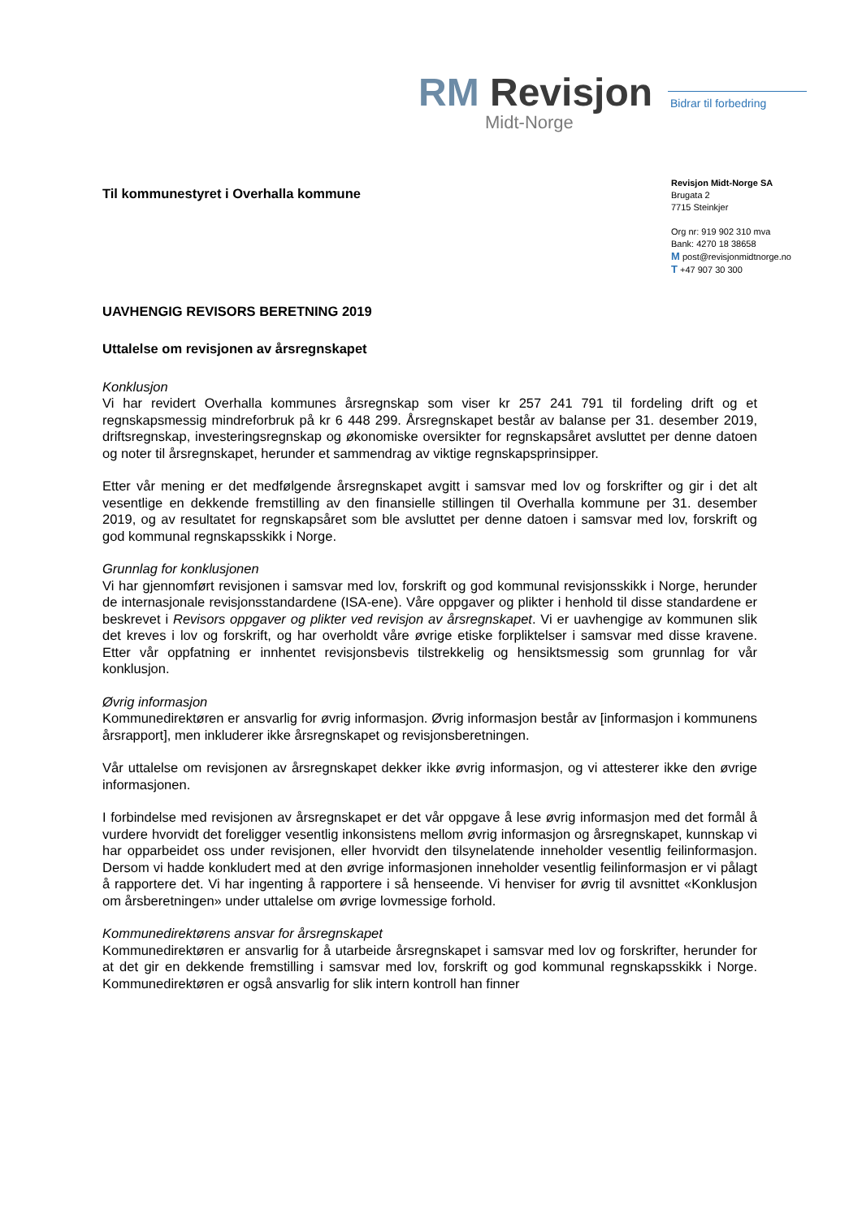RM Revisjon
Midt-Norge
Bidrar til forbedring
Revisjon Midt-Norge SA
Brugata 2
7715 Steinkjer
Org nr: 919 902 310 mva
Bank: 4270 18 38658
M post@revisjonmidtnorge.no
T +47 907 30 300
Til kommunestyret i Overhalla kommune
UAVHENGIG REVISORS BERETNING 2019
Uttalelse om revisjonen av årsregnskapet
Konklusjon
Vi har revidert Overhalla kommunes årsregnskap som viser kr 257 241 791 til fordeling drift og et regnskapsmessig mindreforbruk på kr 6 448 299. Årsregnskapet består av balanse per 31. desember 2019, driftsregnskap, investeringsregnskap og økonomiske oversikter for regnskapsåret avsluttet per denne datoen og noter til årsregnskapet, herunder et sammendrag av viktige regnskapsprinsipper.
Etter vår mening er det medfølgende årsregnskapet avgitt i samsvar med lov og forskrifter og gir i det alt vesentlige en dekkende fremstilling av den finansielle stillingen til Overhalla kommune per 31. desember 2019, og av resultatet for regnskapsåret som ble avsluttet per denne datoen i samsvar med lov, forskrift og god kommunal regnskapsskikk i Norge.
Grunnlag for konklusjonen
Vi har gjennomført revisjonen i samsvar med lov, forskrift og god kommunal revisjonsskikk i Norge, herunder de internasjonale revisjonsstandardene (ISA-ene). Våre oppgaver og plikter i henhold til disse standardene er beskrevet i Revisors oppgaver og plikter ved revisjon av årsregnskapet. Vi er uavhengige av kommunen slik det kreves i lov og forskrift, og har overholdt våre øvrige etiske forpliktelser i samsvar med disse kravene. Etter vår oppfatning er innhentet revisjonsbevis tilstrekkelig og hensiktsmessig som grunnlag for vår konklusjon.
Øvrig informasjon
Kommunedirektøren er ansvarlig for øvrig informasjon. Øvrig informasjon består av [informasjon i kommunens årsrapport], men inkluderer ikke årsregnskapet og revisjonsberetningen.
Vår uttalelse om revisjonen av årsregnskapet dekker ikke øvrig informasjon, og vi attesterer ikke den øvrige informasjonen.
I forbindelse med revisjonen av årsregnskapet er det vår oppgave å lese øvrig informasjon med det formål å vurdere hvorvidt det foreligger vesentlig inkonsistens mellom øvrig informasjon og årsregnskapet, kunnskap vi har opparbeidet oss under revisjonen, eller hvorvidt den tilsynelatende inneholder vesentlig feilinformasjon. Dersom vi hadde konkludert med at den øvrige informasjonen inneholder vesentlig feilinformasjon er vi pålagt å rapportere det. Vi har ingenting å rapportere i så henseende. Vi henviser for øvrig til avsnittet «Konklusjon om årsberetningen» under uttalelse om øvrige lovmessige forhold.
Kommunedirektørens ansvar for årsregnskapet
Kommunedirektøren er ansvarlig for å utarbeide årsregnskapet i samsvar med lov og forskrifter, herunder for at det gir en dekkende fremstilling i samsvar med lov, forskrift og god kommunal regnskapsskikk i Norge. Kommunedirektøren er også ansvarlig for slik intern kontroll han finner